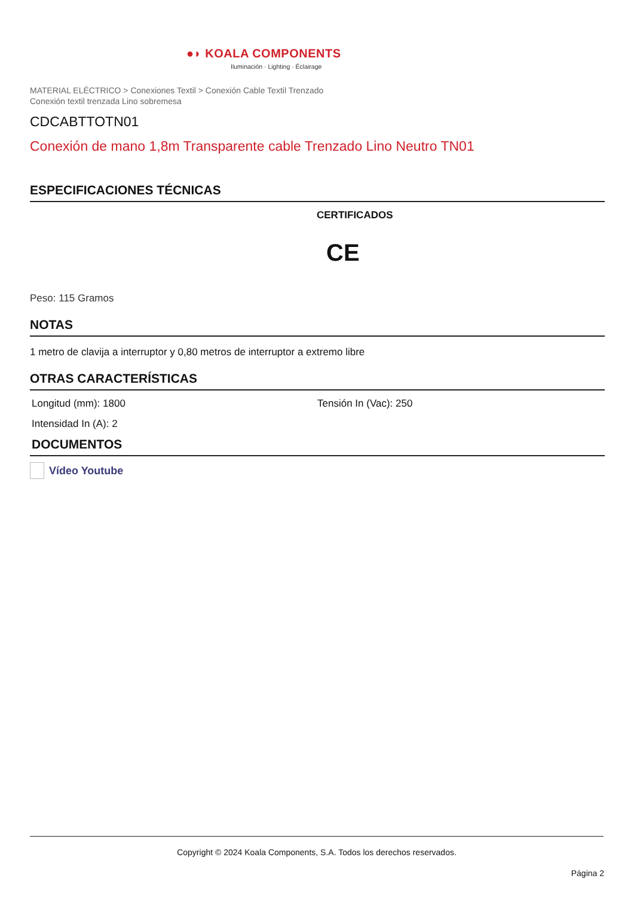●◗ KOALA COMPONENTS
Iluminación · Lighting · Éclairage
MATERIAL ELÉCTRICO > Conexiones Textil > Conexión Cable Textil Trenzado
Conexión textil trenzada Lino sobremesa
CDCABTTOTN01
Conexión de mano 1,8m Transparente cable Trenzado Lino Neutro TN01
ESPECIFICACIONES TÉCNICAS
CERTIFICADOS
CE
Peso: 115 Gramos
NOTAS
1 metro de clavija a interruptor y 0,80 metros de interruptor a extremo libre
OTRAS CARACTERÍSTICAS
Longitud (mm): 1800 Tensión In (Vac): 250
Intensidad In (A): 2
DOCUMENTOS
Vídeo Youtube
Copyright © 2024 Koala Components, S.A. Todos los derechos reservados.
Página 2